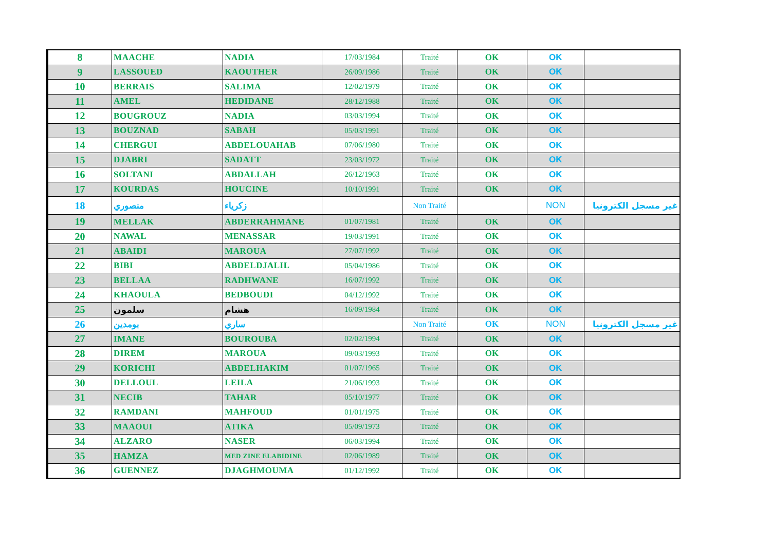| 8 | MAACHE | NADIA | 17/03/1984 | Traité | OK | OK | |
| 9 | LASSOUED | KAOUTHER | 26/09/1986 | Traité | OK | OK | |
| 10 | BERRAIS | SALIMA | 12/02/1979 | Traité | OK | OK | |
| 11 | AMEL | HEDIDANE | 28/12/1988 | Traité | OK | OK | |
| 12 | BOUGROUZ | NADIA | 03/03/1994 | Traité | OK | OK | |
| 13 | BOUZNAD | SABAH | 05/03/1991 | Traité | OK | OK | |
| 14 | CHERGUI | ABDELOUAHAB | 07/06/1980 | Traité | OK | OK | |
| 15 | DJABRI | SADATT | 23/03/1972 | Traité | OK | OK | |
| 16 | SOLTANI | ABDALLAH | 26/12/1963 | Traité | OK | OK | |
| 17 | KOURDAS | HOUCINE | 10/10/1991 | Traité | OK | OK | |
| 18 | منصوري | زكرياء | | Non Traité | | NON | غير مسجل الكترونيا |
| 19 | MELLAK | ABDERRAHMANE | 01/07/1981 | Traité | OK | OK | |
| 20 | NAWAL | MENASSAR | 19/03/1991 | Traité | OK | OK | |
| 21 | ABAIDI | MAROUA | 27/07/1992 | Traité | OK | OK | |
| 22 | BIBI | ABDELDJALIL | 05/04/1986 | Traité | OK | OK | |
| 23 | BELLAA | RADHWANE | 16/07/1992 | Traité | OK | OK | |
| 24 | KHAOULA | BEDBOUDI | 04/12/1992 | Traité | OK | OK | |
| 25 | سلمون | هشام | 16/09/1984 | Traité | OK | OK | |
| 26 | بومدين | ساري | | Non Traité | OK | NON | غير مسجل الكترونيا |
| 27 | IMANE | BOUROUBA | 02/02/1994 | Traité | OK | OK | |
| 28 | DIREM | MAROUA | 09/03/1993 | Traité | OK | OK | |
| 29 | KORICHI | ABDELHAKIM | 01/07/1965 | Traité | OK | OK | |
| 30 | DELLOUL | LEILA | 21/06/1993 | Traité | OK | OK | |
| 31 | NECIB | TAHAR | 05/10/1977 | Traité | OK | OK | |
| 32 | RAMDANI | MAHFOUD | 01/01/1975 | Traité | OK | OK | |
| 33 | MAAOUI | ATIKA | 05/09/1973 | Traité | OK | OK | |
| 34 | ALZARO | NASER | 06/03/1994 | Traité | OK | OK | |
| 35 | HAMZA | MED ZINE ELABIDINE | 02/06/1989 | Traité | OK | OK | |
| 36 | GUENNEZ | DJAGHMOUMA | 01/12/1992 | Traité | OK | OK | |